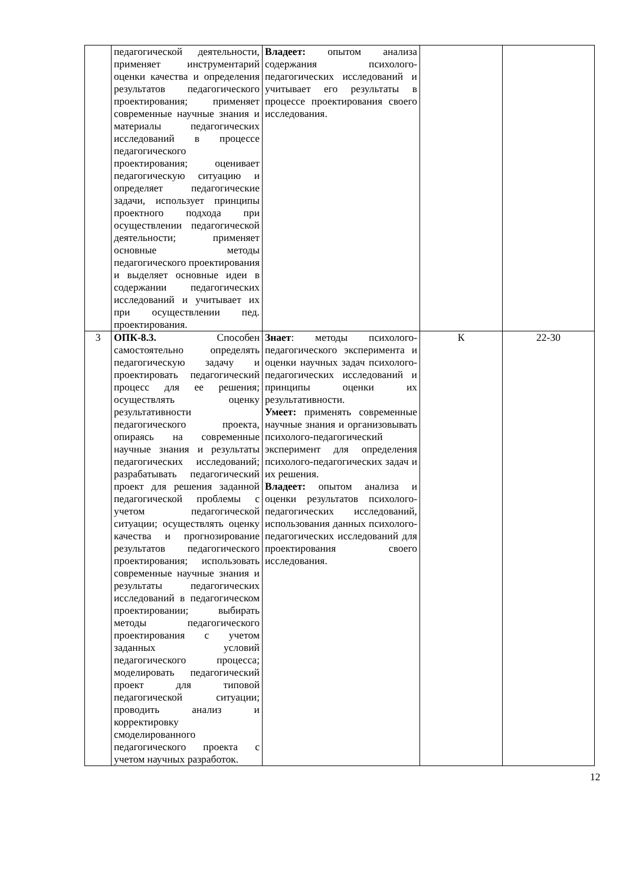| | педагогической деятельности, применяет инструментарий оценки качества и определения результатов педагогического проектирования; применяет современные научные знания и материалы педагогических исследований в процессе педагогического проектирования; оценивает педагогическую ситуацию и определяет педагогические задачи, использует принципы проектного подхода при осуществлении педагогической деятельности; применяет основные методы педагогического проектирования и выделяет основные идеи в содержании педагогических исследований и учитывает их при осуществлении пед. проектирования. | Владеет: опытом анализа содержания психолого-педагогических исследований и учитывает его результаты в процессе проектирования своего исследования. | | |
| 3 | ОПК-8.3. Способен самостоятельно определять педагогическую задачу и проектировать педагогический процесс для ее решения; осуществлять оценку результативности педагогического проекта, опираясь на современные научные знания и результаты педагогических исследований; разрабатывать педагогический проект для решения заданной педагогической проблемы с учетом педагогической ситуации; осуществлять оценку качества и прогнозирование результатов педагогического проектирования; использовать современные научные знания и результаты педагогических исследований в педагогическом проектировании; выбирать методы педагогического проектирования с учетом заданных условий педагогического процесса; моделировать педагогический проект для типовой педагогической ситуации; проводить анализ и корректировку смоделированного педагогического проекта с учетом научных разработок. | Знает : методы психолого-педагогического эксперимента и оценки научных задач психолого-педагогических исследований и принципы оценки их результативности. Умеет: применять современные научные знания и организовывать психолого-педагогический эксперимент для определения психолого-педагогических задач и их решения. Владеет: опытом анализа и оценки результатов психолого-педагогических исследований, использования данных психолого-педагогических исследований для проектирования своего исследования. | К | 22-30 |
12